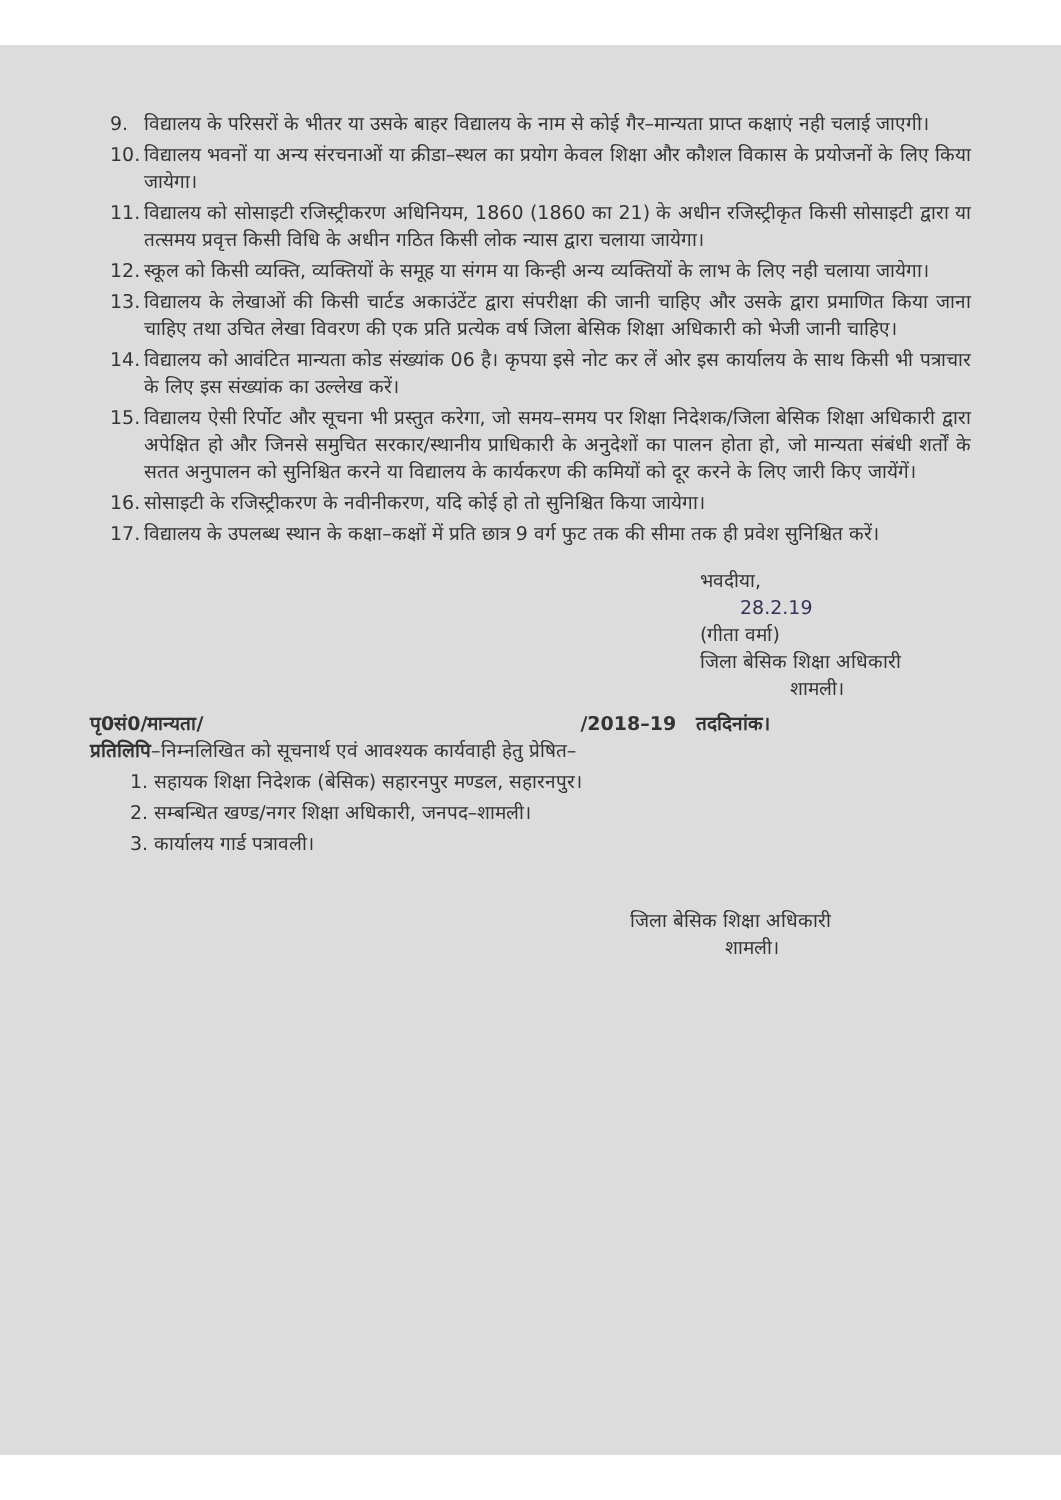9. विद्यालय के परिसरों के भीतर या उसके बाहर विद्यालय के नाम से कोई गैर–मान्यता प्राप्त कक्षाएं नही चलाई जाएगी।
10. विद्यालय भवनों या अन्य संरचनाओं या क्रीडा–स्थल का प्रयोग केवल शिक्षा और कौशल विकास के प्रयोजनों के लिए किया जायेगा।
11. विद्यालय को सोसाइटी रजिस्ट्रीकरण अधिनियम, 1860 (1860 का 21) के अधीन रजिस्ट्रीकृत किसी सोसाइटी द्वारा या तत्समय प्रवृत्त किसी विधि के अधीन गठित किसी लोक न्यास द्वारा चलाया जायेगा।
12. स्कूल को किसी व्यक्ति, व्यक्तियों के समूह या संगम या किन्ही अन्य व्यक्तियों के लाभ के लिए नही चलाया जायेगा।
13. विद्यालय के लेखाओं की किसी चार्टड अकाउंटेंट द्वारा संपरीक्षा की जानी चाहिए और उसके द्वारा प्रमाणित किया जाना चाहिए तथा उचित लेखा विवरण की एक प्रति प्रत्येक वर्ष जिला बेसिक शिक्षा अधिकारी को भेजी जानी चाहिए।
14. विद्यालय को आवंटित मान्यता कोड संख्यांक 06 है। कृपया इसे नोट कर लें ओर इस कार्यालय के साथ किसी भी पत्राचार के लिए इस संख्यांक का उल्लेख करें।
15. विद्यालय ऐसी रिर्पोट और सूचना भी प्रस्तुत करेगा, जो समय–समय पर शिक्षा निदेशक/जिला बेसिक शिक्षा अधिकारी द्वारा अपेक्षित हो और जिनसे समुचित सरकार/स्थानीय प्राधिकारी के अनुदेशों का पालन होता हो, जो मान्यता संबंधी शर्तों के सतत अनुपालन को सुनिश्चित करने या विद्यालय के कार्यकरण की कमियों को दूर करने के लिए जारी किए जायेंगें।
16. सोसाइटी के रजिस्ट्रीकरण के नवीनीकरण, यदि कोई हो तो सुनिश्चित किया जायेगा।
17. विद्यालय के उपलब्ध स्थान के कक्षा–कक्षों में प्रति छात्र 9 वर्ग फुट तक की सीमा तक ही प्रवेश सुनिश्चित करें।
भवदीया,
28.2.19
(गीता वर्मा)
जिला बेसिक शिक्षा अधिकारी
शामली।
पृ0सं0/मान्यता/ /2018–19 तददिनांक।
प्रतिलिपि–निम्नलिखित को सूचनार्थ एवं आवश्यक कार्यवाही हेतु प्रेषित–
1. सहायक शिक्षा निदेशक (बेसिक) सहारनपुर मण्डल, सहारनपुर।
2. सम्बन्धित खण्ड/नगर शिक्षा अधिकारी, जनपद–शामली।
3. कार्यालय गार्ड पत्रावली।
जिला बेसिक शिक्षा अधिकारी
शामली।